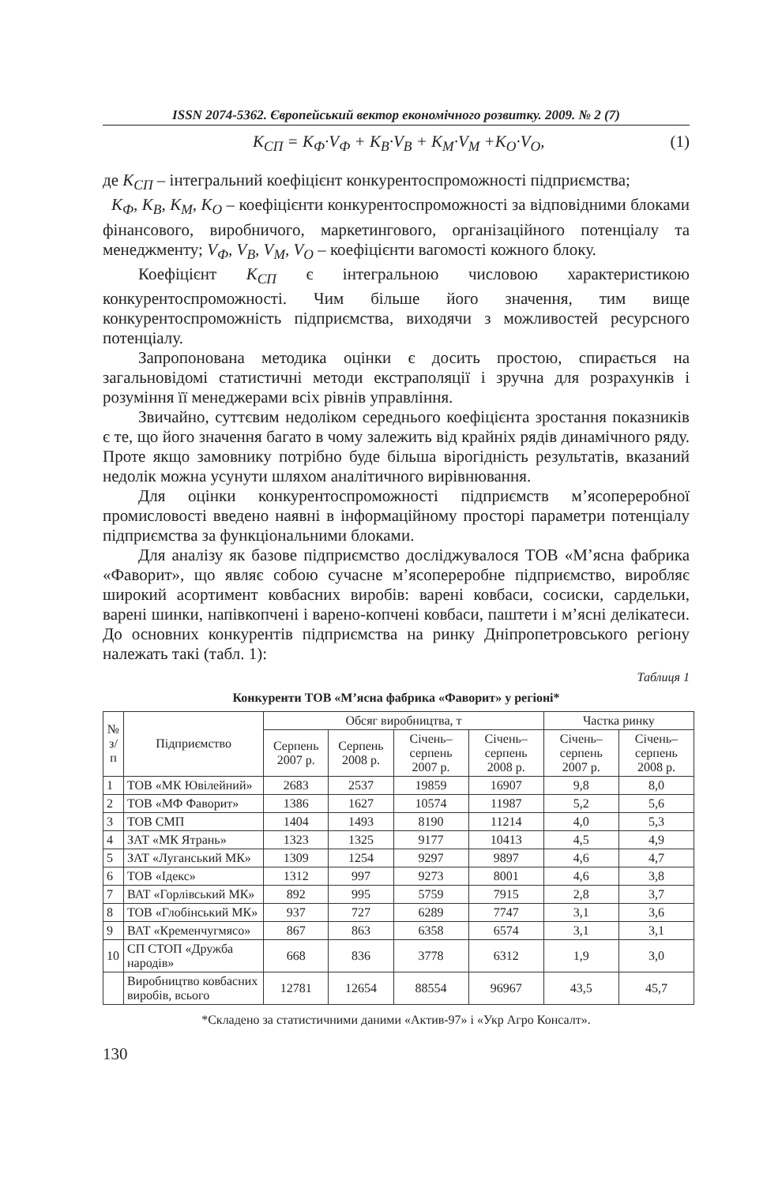ISSN 2074-5362. Європейський вектор економічного розвитку. 2009. № 2 (7)
K<sub>СП</sub> = K<sub>Ф</sub>·V<sub>Ф</sub> + K<sub>В</sub>·V<sub>В</sub> + K<sub>М</sub>·V<sub>М</sub> +K<sub>О</sub>·V<sub>О</sub>, (1)
де K<sub>СП</sub> – інтегральний коефіцієнт конкурентоспроможності підприємства;
K<sub>Ф</sub>, K<sub>В</sub>, K<sub>М</sub>, K<sub>О</sub> – коефіцієнти конкурентоспроможності за відповідними блоками фінансового, виробничого, маркетингового, організаційного потенціалу та менеджменту; V<sub>Ф</sub>, V<sub>В</sub>, V<sub>М</sub>, V<sub>О</sub> – коефіцієнти вагомості кожного блоку.
Коефіцієнт K<sub>СП</sub> є інтегральною числовою характеристикою конкурентоспроможності. Чим більше його значення, тим вище конкурентоспроможність підприємства, виходячи з можливостей ресурсного потенціалу.
Запропонована методика оцінки є досить простою, спирається на загальновідомі статистичні методи екстраполяції і зручна для розрахунків і розуміння її менеджерами всіх рівнів управління.
Звичайно, суттєвим недоліком середнього коефіцієнта зростання показників є те, що його значення багато в чому залежить від крайніх рядів динамічного ряду. Проте якщо замовнику потрібно буде більша вірогідність результатів, вказаний недолік можна усунути шляхом аналітичного вирівнювання.
Для оцінки конкурентоспроможності підприємств м’ясопереробної промисловості введено наявні в інформаційному просторі параметри потенціалу підприємства за функціональними блоками.
Для аналізу як базове підприємство досліджувалося ТОВ «М’ясна фабрика «Фаворит», що являє собою сучасне м’ясопереробне підприємство, виробляє широкий асортимент ковбасних виробів: варені ковбаси, сосиски, сардельки, варені шинки, напівкопчені і варено-копчені ковбаси, паштети і м’ясні делікатеси. До основних конкурентів підприємства на ринку Дніпропетровського регіону належать такі (табл. 1):
Таблиця 1
Конкуренти ТОВ «М’ясна фабрика «Фаворит» у регіоні*
| № з/п | Підприємство | Обсяг виробництва, т | | | | Частка ринку | |
| --- | --- | --- | --- | --- | --- | --- | --- |
| | | Серпень 2007 р. | Серпень 2008 р. | Січень–серпень 2007 р. | Січень–серпень 2008 р. | Січень–серпень 2007 р. | Січень–серпень 2008 р. |
| 1 | ТОВ «МК Ювілейний» | 2683 | 2537 | 19859 | 16907 | 9,8 | 8,0 |
| 2 | ТОВ «МФ Фаворит» | 1386 | 1627 | 10574 | 11987 | 5,2 | 5,6 |
| 3 | ТОВ СМП | 1404 | 1493 | 8190 | 11214 | 4,0 | 5,3 |
| 4 | ЗАТ «МК Ятрань» | 1323 | 1325 | 9177 | 10413 | 4,5 | 4,9 |
| 5 | ЗАТ «Луганський МК» | 1309 | 1254 | 9297 | 9897 | 4,6 | 4,7 |
| 6 | ТОВ «Ідекс» | 1312 | 997 | 9273 | 8001 | 4,6 | 3,8 |
| 7 | ВАТ «Горлівський МК» | 892 | 995 | 5759 | 7915 | 2,8 | 3,7 |
| 8 | ТОВ «Глобінський МК» | 937 | 727 | 6289 | 7747 | 3,1 | 3,6 |
| 9 | ВАТ «Кременчугмясо» | 867 | 863 | 6358 | 6574 | 3,1 | 3,1 |
| 10 | СП СТОП «Дружба народів» | 668 | 836 | 3778 | 6312 | 1,9 | 3,0 |
| | Виробництво ковбасних виробів, всього | 12781 | 12654 | 88554 | 96967 | 43,5 | 45,7 |
*Складено за статистичними даними «Актив-97» і «Укр Агро Консалт».
130